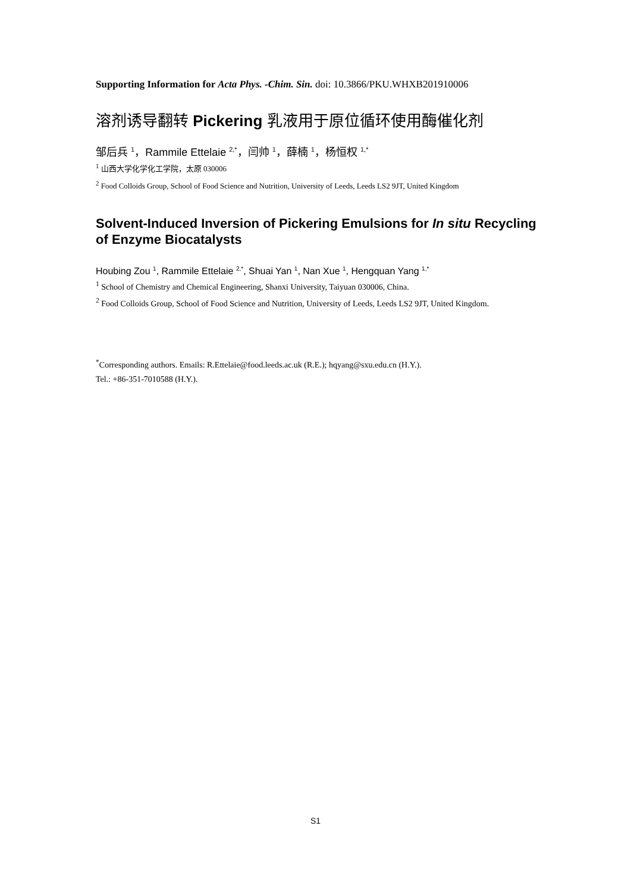Supporting Information for Acta Phys. -Chim. Sin. doi: 10.3866/PKU.WHXB201910006
溶剂诱导翻转 Pickering 乳液用于原位循环使用酶催化剂
邹后兵 <sup>1</sup>，Rammile Ettelaie <sup>2,*</sup>，闫帅 <sup>1</sup>，薛楠 <sup>1</sup>，杨恒权 <sup>1,*</sup>
<sup>1</sup> 山西大学化学化工学院，太原 030006
<sup>2</sup> Food Colloids Group, School of Food Science and Nutrition, University of Leeds, Leeds LS2 9JT, United Kingdom
Solvent-Induced Inversion of Pickering Emulsions for In situ Recycling of Enzyme Biocatalysts
Houbing Zou <sup>1</sup>, Rammile Ettelaie <sup>2,*</sup>, Shuai Yan <sup>1</sup>, Nan Xue <sup>1</sup>, Hengquan Yang <sup>1,*</sup>
<sup>1</sup> School of Chemistry and Chemical Engineering, Shanxi University, Taiyuan 030006, China.
<sup>2</sup> Food Colloids Group, School of Food Science and Nutrition, University of Leeds, Leeds LS2 9JT, United Kingdom.
<sup>*</sup> Corresponding authors. Emails: R.Ettelaie@food.leeds.ac.uk (R.E.); hqyang@sxu.edu.cn (H.Y.).
Tel.: +86-351-7010588 (H.Y.).
S1